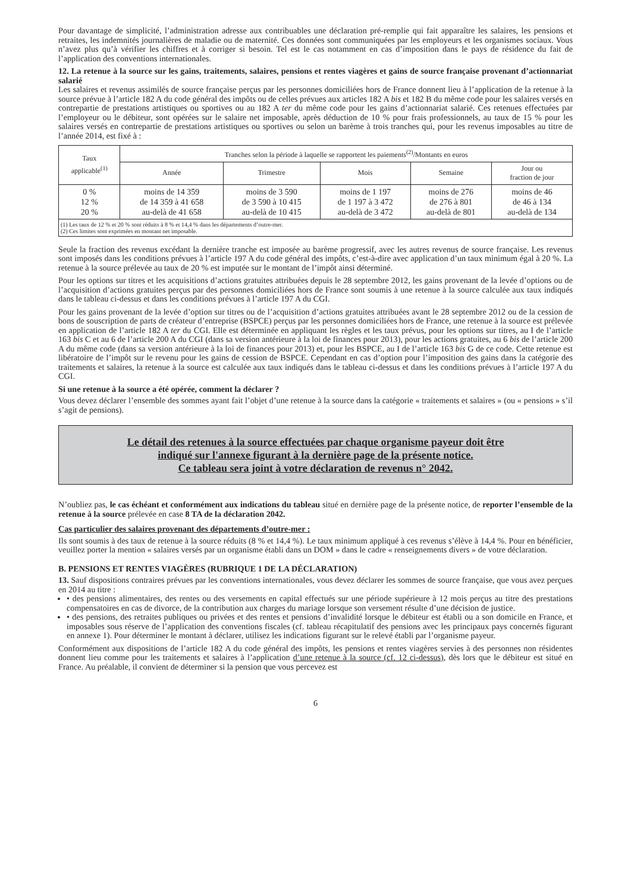Pour davantage de simplicité, l’administration adresse aux contribuables une déclaration pré-remplie qui fait apparaître les salaires, les pensions et retraites, les indemnités journalières de maladie ou de maternité. Ces données sont communiquées par les employeurs et les organismes sociaux. Vous n’avez plus qu’à vérifier les chiffres et à corriger si besoin. Tel est le cas notamment en cas d’imposition dans le pays de résidence du fait de l’application des conventions internationales.
12. La retenue à la source sur les gains, traitements, salaires, pensions et rentes viagères et gains de source française provenant d’actionnariat salarié
Les salaires et revenus assimilés de source française perçus par les personnes domiciliées hors de France donnent lieu à l’application de la retenue à la source prévue à l’article 182 A du code général des impôts ou de celles prévues aux articles 182 A bis et 182 B du même code pour les salaires versés en contrepartie de prestations artistiques ou sportives ou au 182 A ter du même code pour les gains d’actionnariat salarié. Ces retenues effectuées par l’employeur ou le débiteur, sont opérées sur le salaire net imposable, après déduction de 10 % pour frais professionnels, au taux de 15 % pour les salaires versés en contrepartie de prestations artistiques ou sportives ou selon un barème à trois tranches qui, pour les revenus imposables au titre de l’année 2014, est fixé à :
| Taux applicable<sup>(1)</sup> | Tranches selon la période à laquelle se rapportent les paiements<sup>(2)</sup>/Montants en euros | | | | |
| --- | --- | --- | --- | --- | --- |
| | Année | Trimestre | Mois | Semaine | Jour ou fraction de jour |
| 0 % 12 % 20 % | moins de 14 359 de 14 359 à 41 658 au-delà de 41 658 | moins de 3 590 de 3 590 à 10 415 au-delà de 10 415 | moins de 1 197 de 1 197 à 3 472 au-delà de 3 472 | moins de 276 de 276 à 801 au-delà de 801 | moins de 46 de 46 à 134 au-delà de 134 |
| (1) Les taux de 12 % et 20 % sont réduits à 8 % et 14,4 % dans les départements d’outre-mer. (2) Ces limites sont exprimées en montant net imposable. | | | | | |
Seule la fraction des revenus excédant la dernière tranche est imposée au barème progressif, avec les autres revenus de source française. Les revenus sont imposés dans les conditions prévues à l’article 197 A du code général des impôts, c’est-à-dire avec application d’un taux minimum égal à 20 %. La retenue à la source prélevée au taux de 20 % est imputée sur le montant de l’impôt ainsi déterminé.
Pour les options sur titres et les acquisitions d’actions gratuites attribuées depuis le 28 septembre 2012, les gains provenant de la levée d’options ou de l’acquisition d’actions gratuites perçus par des personnes domiciliées hors de France sont soumis à une retenue à la source calculée aux taux indiqués dans le tableau ci-dessus et dans les conditions prévues à l’article 197 A du CGI.
Pour les gains provenant de la levée d’option sur titres ou de l’acquisition d’actions gratuites attribuées avant le 28 septembre 2012 ou de la cession de bons de souscription de parts de créateur d’entreprise (BSPCE) perçus par les personnes domiciliées hors de France, une retenue à la source est prélevée en application de l’article 182 A ter du CGI. Elle est déterminée en appliquant les règles et les taux prévus, pour les options sur titres, au I de l’article 163 bis C et au 6 de l’article 200 A du CGI (dans sa version antérieure à la loi de finances pour 2013), pour les actions gratuites, au 6 bis de l’article 200 A du même code (dans sa version antérieure à la loi de finances pour 2013) et, pour les BSPCE, au I de l’article 163 bis G de ce code. Cette retenue est libératoire de l’impôt sur le revenu pour les gains de cession de BSPCE. Cependant en cas d’option pour l’imposition des gains dans la catégorie des traitements et salaires, la retenue à la source est calculée aux taux indiqués dans le tableau ci-dessus et dans les conditions prévues à l’article 197 A du CGI.
Si une retenue à la source a été opérée, comment la déclarer ?
Vous devez déclarer l’ensemble des sommes ayant fait l’objet d’une retenue à la source dans la catégorie « traitements et salaires » (ou « pensions » s’il s’agit de pensions).
Le détail des retenues à la source effectuées par chaque organisme payeur doit être
indiqué sur l'annexe figurant à la dernière page de la présente notice.
Ce tableau sera joint à votre déclaration de revenus n° 2042.
N’oubliez pas, le cas échéant et conformément aux indications du tableau situé en dernière page de la présente notice, de reporter l’ensemble de la retenue à la source prélevée en case 8 TA de la déclaration 2042.
Cas particulier des salaires provenant des départements d’outre-mer :
Ils sont soumis à des taux de retenue à la source réduits (8 % et 14,4 %). Le taux minimum appliqué à ces revenus s’élève à 14,4 %. Pour en bénéficier, veuillez porter la mention « salaires versés par un organisme établi dans un DOM » dans le cadre « renseignements divers » de votre déclaration.
B. PENSIONS ET RENTES VIAGÈRES (RUBRIQUE 1 DE LA DÉCLARATION)
13. Sauf dispositions contraires prévues par les conventions internationales, vous devez déclarer les sommes de source française, que vous avez perçues en 2014 au titre :
• des pensions alimentaires, des rentes ou des versements en capital effectués sur une période supérieure à 12 mois perçus au titre des prestations compensatoires en cas de divorce, de la contribution aux charges du mariage lorsque son versement résulte d’une décision de justice.
• des pensions, des retraites publiques ou privées et des rentes et pensions d’invalidité lorsque le débiteur est établi ou a son domicile en France, et imposables sous réserve de l’application des conventions fiscales (cf. tableau récapitulatif des pensions avec les principaux pays concernés figurant en annexe 1). Pour déterminer le montant à déclarer, utilisez les indications figurant sur le relevé établi par l’organisme payeur.
Conformément aux dispositions de l’article 182 A du code général des impôts, les pensions et rentes viagères servies à des personnes non résidentes donnent lieu comme pour les traitements et salaires à l’application d’une retenue à la source (cf. 12 ci-dessus), dès lors que le débiteur est situé en France. Au préalable, il convient de déterminer si la pension que vous percevez est
6